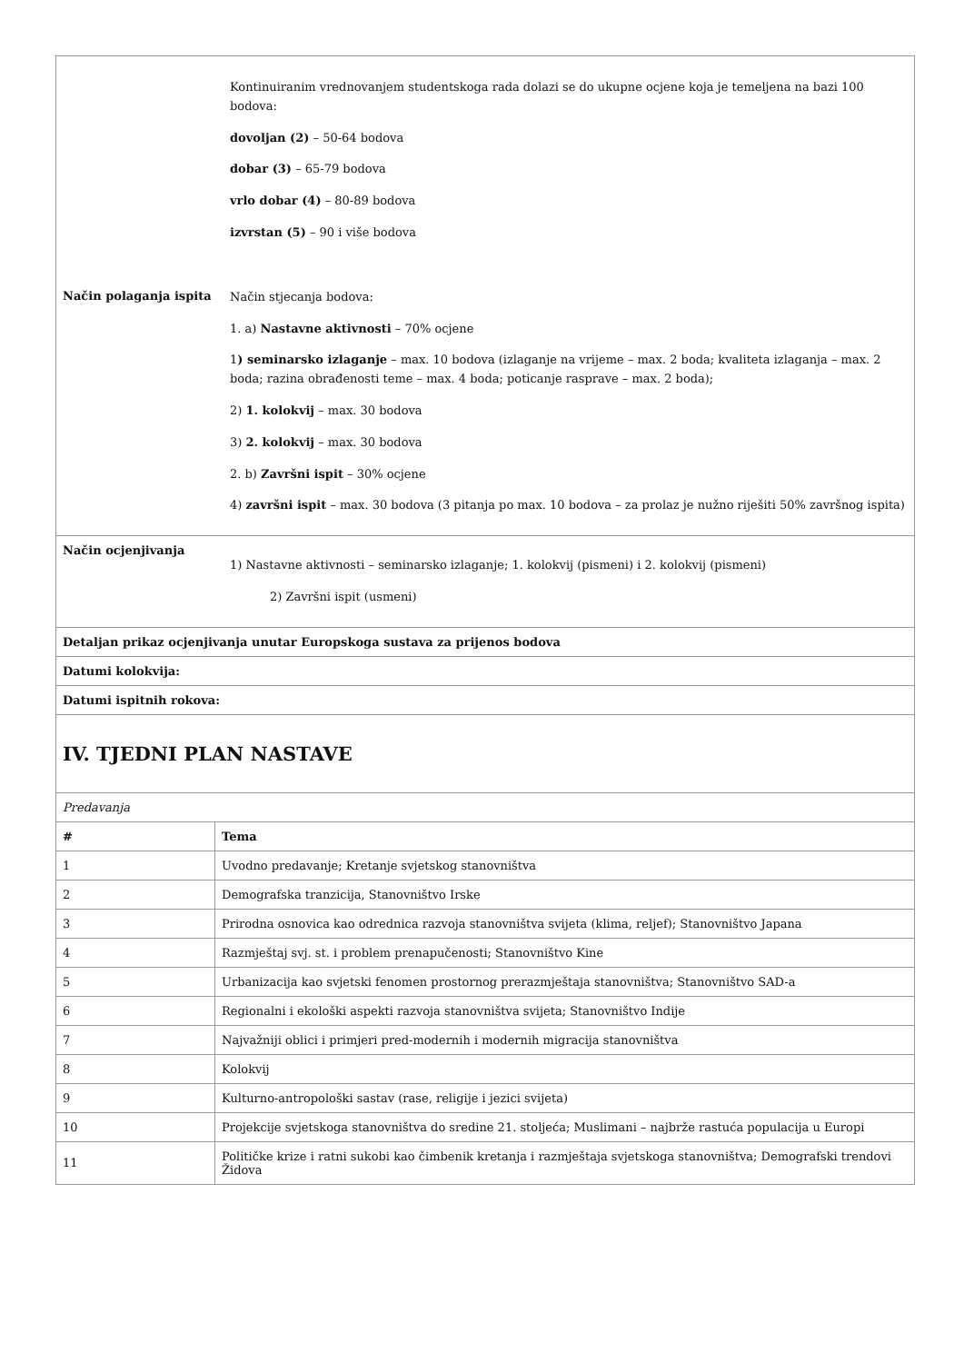| / Način polaganja ispita / Kontinuiranim vrednovanjem studentskoga rada dolazi se do ukupne ocjene koja je temeljena na bazi 100 bodova: dovoljan (2) – 50-64 bodova dobar (3) – 65-79 bodova vrlo dobar (4) – 80-89 bodova izvrstan (5) – 90 i više bodova Način stjecanja bodova: 1. a) Nastavne aktivnosti – 70% ocjene 1 ) seminarsko izlaganje – max. 10 bodova (izlaganje na vrijeme – max. 2 boda; kvaliteta izlaganja – max. 2 boda; razina obrađenosti teme – max. 4 boda; poticanje rasprave – max. 2 boda); 2) 1. kolokvij – max. 30 bodova 3) 2. kolokvij – max. 30 bodova 2. b) Završni ispit – 30% ocjene 4) završni ispit – max. 30 bodova (3 pitanja po max. 10 bodova – za prolaz je nužno riješiti 50% završnog ispita) / | |
| / Način ocjenjivanja / 1) Nastavne aktivnosti – seminarsko izlaganje; 1. kolokvij (pismeni) i 2. kolokvij (pismeni) 2) Završni ispit (usmeni) / | |
| Detaljan prikaz ocjenjivanja unutar Europskoga sustava za prijenos bodova | |
| Datumi kolokvija: | |
| Datumi ispitnih rokova: | |
| IV. TJEDNI PLAN NASTAVE | |
| Predavanja | |
| # | Tema |
| 1 | Uvodno predavanje; Kretanje svjetskog stanovništva |
| 2 | Demografska tranzicija, Stanovništvo Irske |
| 3 | Prirodna osnovica kao odrednica razvoja stanovništva svijeta (klima, reljef); Stanovništvo Japana |
| 4 | Razmještaj svj. st. i problem prenapučenosti; Stanovništvo Kine |
| 5 | Urbanizacija kao svjetski fenomen prostornog prerazmještaja stanovništva; Stanovništvo SAD-a |
| 6 | Regionalni i ekološki aspekti razvoja stanovništva svijeta; Stanovništvo Indije |
| 7 | Najvažniji oblici i primjeri pred-modernih i modernih migracija stanovništva |
| 8 | Kolokvij |
| 9 | Kulturno-antropološki sastav (rase, religije i jezici svijeta) |
| 10 | Projekcije svjetskoga stanovništva do sredine 21. stoljeća; Muslimani – najbrže rastuća populacija u Europi |
| 11 | Političke krize i ratni sukobi kao čimbenik kretanja i razmještaja svjetskoga stanovništva; Demografski trendovi Židova |